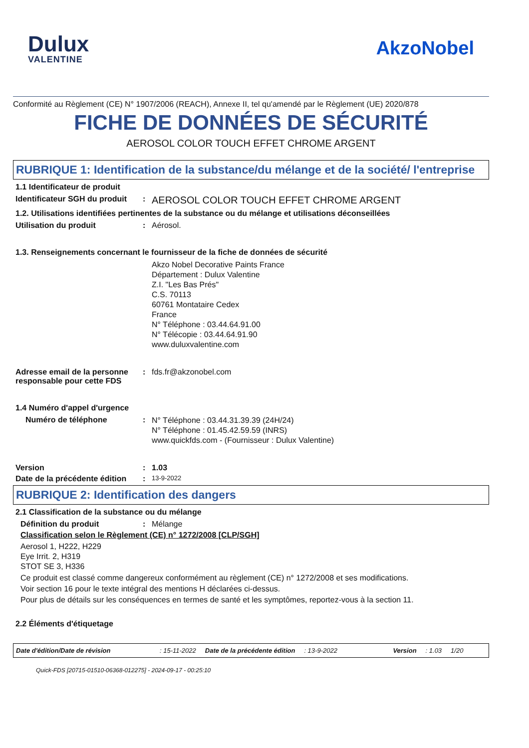Dulux
VALENTINE
AkzoNobel
Conformité au Règlement (CE) N° 1907/2006 (REACH), Annexe II, tel qu'amendé par le Règlement (UE) 2020/878
FICHE DE DONNÉES DE SÉCURITÉ
AEROSOL COLOR TOUCH EFFET CHROME ARGENT
RUBRIQUE 1: Identification de la substance/du mélange et de la société/ l'entreprise
1.1 Identificateur de produit
Identificateur SGH du produit
:
AEROSOL COLOR TOUCH EFFET CHROME ARGENT
1.2. Utilisations identifiées pertinentes de la substance ou du mélange et utilisations déconseillées
Utilisation du produit : Aérosol.
1.3. Renseignements concernant le fournisseur de la fiche de données de sécurité
Akzo Nobel Decorative Paints France
Département : Dulux Valentine
Z.I. "Les Bas Prés"
C.S. 70113
60761 Montataire Cedex
France
N° Téléphone : 03.44.64.91.00
N° Télécopie : 03.44.64.91.90
www.duluxvalentine.com
Adresse email de la personne responsable pour cette FDS
: fds.fr@akzonobel.com
1.4 Numéro d'appel d'urgence
Numéro de téléphone :
N° Téléphone : 03.44.31.39.39 (24H/24)
N° Téléphone : 01.45.42.59.59 (INRS)
www.quickfds.com - (Fournisseur : Dulux Valentine)
Version : 1.03
Date de la précédente édition
:
13-9-2022
RUBRIQUE 2: Identification des dangers
2.1 Classification de la substance ou du mélange
Définition du produit : Mélange
Classification selon le Règlement (CE) n° 1272/2008 [CLP/SGH]
Aerosol 1, H222, H229
Eye Irrit. 2, H319
STOT SE 3, H336
Ce produit est classé comme dangereux conformément au règlement (CE) n° 1272/2008 et ses modifications.
Voir section 16 pour le texte intégral des mentions H déclarées ci-dessus.
Pour plus de détails sur les conséquences en termes de santé et les symptômes, reportez-vous à la section 11.
2.2 Éléments d'étiquetage
Date d'édition/Date de révision: 15-11-2022 Date de la précédente édition: 13-9-2022 Version: 1.03 1/20
Quick-FDS [20715-01510-06368-012275] - 2024-09-17 - 00:25:10